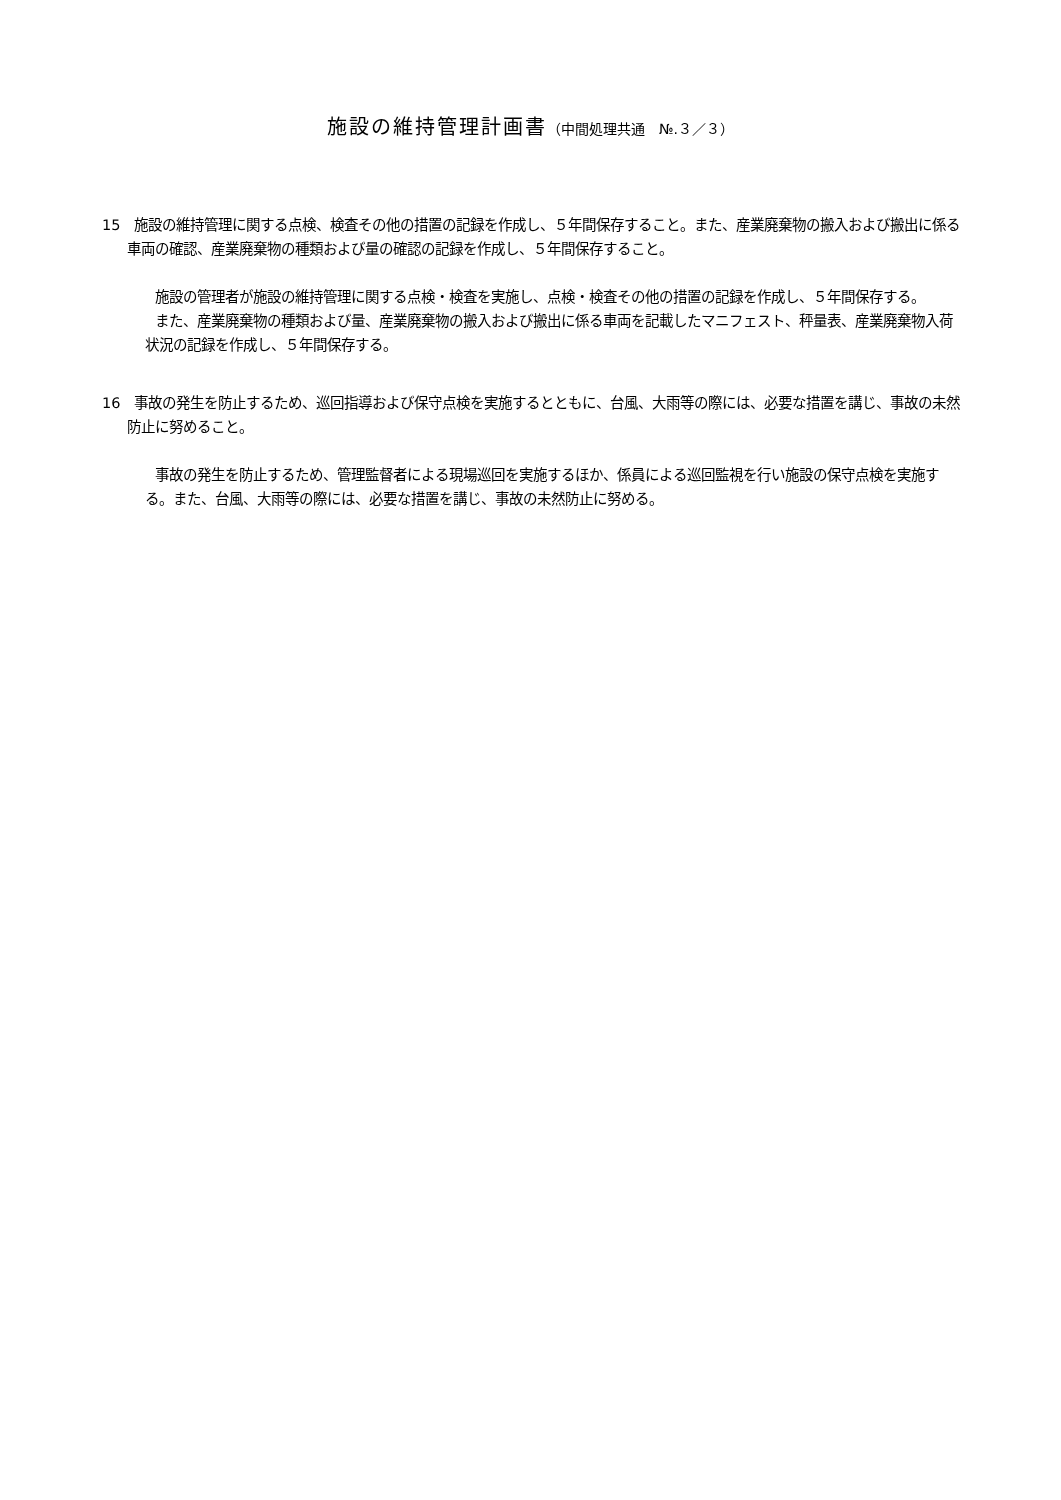施設の維持管理計画書（中間処理共通　№.３／３）
15　施設の維持管理に関する点検、検査その他の措置の記録を作成し、５年間保存すること。また、産業廃棄物の搬入および搬出に係る車両の確認、産業廃棄物の種類および量の確認の記録を作成し、５年間保存すること。
施設の管理者が施設の維持管理に関する点検・検査を実施し、点検・検査その他の措置の記録を作成し、５年間保存する。
また、産業廃棄物の種類および量、産業廃棄物の搬入および搬出に係る車両を記載したマニフェスト、秤量表、産業廃棄物入荷状況の記録を作成し、５年間保存する。
16　事故の発生を防止するため、巡回指導および保守点検を実施するとともに、台風、大雨等の際には、必要な措置を講じ、事故の未然防止に努めること。
事故の発生を防止するため、管理監督者による現場巡回を実施するほか、係員による巡回監視を行い施設の保守点検を実施する。また、台風、大雨等の際には、必要な措置を講じ、事故の未然防止に努める。